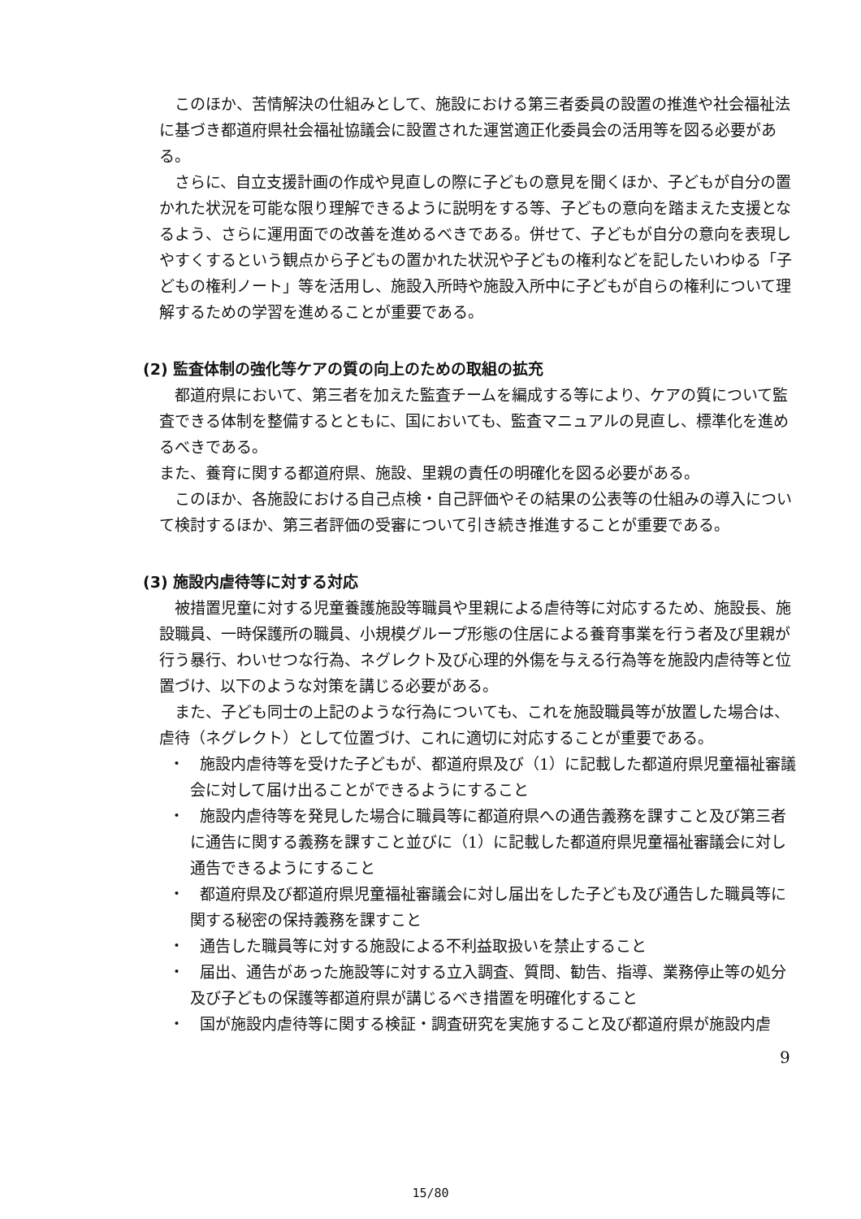このほか、苦情解決の仕組みとして、施設における第三者委員の設置の推進や社会福祉法に基づき都道府県社会福祉協議会に設置された運営適正化委員会の活用等を図る必要がある。
さらに、自立支援計画の作成や見直しの際に子どもの意見を聞くほか、子どもが自分の置かれた状況を可能な限り理解できるように説明をする等、子どもの意向を踏まえた支援となるよう、さらに運用面での改善を進めるべきである。併せて、子どもが自分の意向を表現しやすくするという観点から子どもの置かれた状況や子どもの権利などを記したいわゆる「子どもの権利ノート」等を活用し、施設入所時や施設入所中に子どもが自らの権利について理解するための学習を進めることが重要である。
(2) 監査体制の強化等ケアの質の向上のための取組の拡充
都道府県において、第三者を加えた監査チームを編成する等により、ケアの質について監査できる体制を整備するとともに、国においても、監査マニュアルの見直し、標準化を進めるべきである。
また、養育に関する都道府県、施設、里親の責任の明確化を図る必要がある。
このほか、各施設における自己点検・自己評価やその結果の公表等の仕組みの導入について検討するほか、第三者評価の受審について引き続き推進することが重要である。
(3) 施設内虐待等に対する対応
被措置児童に対する児童養護施設等職員や里親による虐待等に対応するため、施設長、施設職員、一時保護所の職員、小規模グループ形態の住居による養育事業を行う者及び里親が行う暴行、わいせつな行為、ネグレクト及び心理的外傷を与える行為等を施設内虐待等と位置づけ、以下のような対策を講じる必要がある。
また、子ども同士の上記のような行為についても、これを施設職員等が放置した場合は、虐待（ネグレクト）として位置づけ、これに適切に対応することが重要である。
・　施設内虐待等を受けた子どもが、都道府県及び（1）に記載した都道府県児童福祉審議会に対して届け出ることができるようにすること
・　施設内虐待等を発見した場合に職員等に都道府県への通告義務を課すこと及び第三者に通告に関する義務を課すこと並びに（1）に記載した都道府県児童福祉審議会に対し通告できるようにすること
・　都道府県及び都道府県児童福祉審議会に対し届出をした子ども及び通告した職員等に関する秘密の保持義務を課すこと
・　通告した職員等に対する施設による不利益取扱いを禁止すること
・　届出、通告があった施設等に対する立入調査、質問、勧告、指導、業務停止等の処分及び子どもの保護等都道府県が講じるべき措置を明確化すること
・　国が施設内虐待等に関する検証・調査研究を実施すること及び都道府県が施設内虐
9
15/80